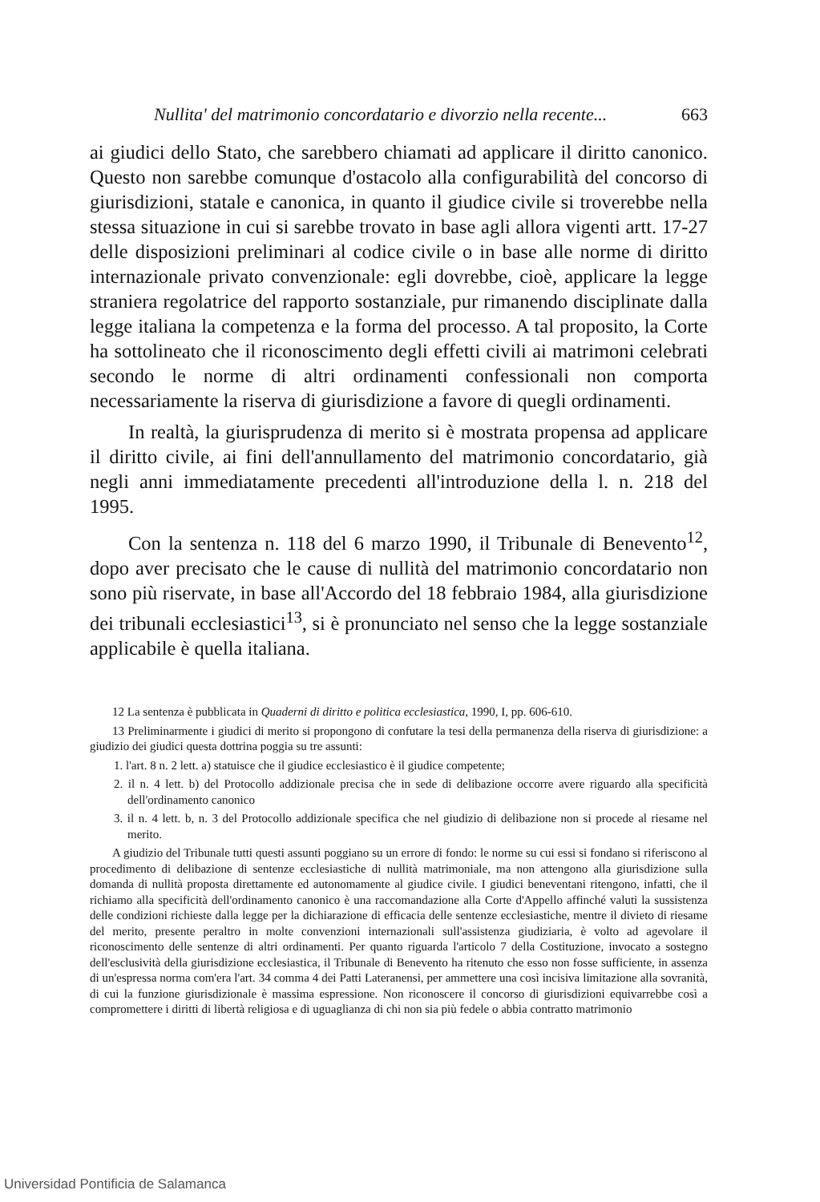Nullita' del matrimonio concordatario e divorzio nella recente... 663
ai giudici dello Stato, che sarebbero chiamati ad applicare il diritto canonico. Questo non sarebbe comunque d'ostacolo alla configurabilità del concorso di giurisdizioni, statale e canonica, in quanto il giudice civile si troverebbe nella stessa situazione in cui si sarebbe trovato in base agli allora vigenti artt. 17-27 delle disposizioni preliminari al codice civile o in base alle norme di diritto internazionale privato convenzionale: egli dovrebbe, cioè, applicare la legge straniera regolatrice del rapporto sostanziale, pur rimanendo disciplinate dalla legge italiana la competenza e la forma del processo. A tal proposito, la Corte ha sottolineato che il riconoscimento degli effetti civili ai matrimoni celebrati secondo le norme di altri ordinamenti confessionali non comporta necessariamente la riserva di giurisdizione a favore di quegli ordinamenti.
In realtà, la giurisprudenza di merito si è mostrata propensa ad applicare il diritto civile, ai fini dell'annullamento del matrimonio concordatario, già negli anni immediatamente precedenti all'introduzione della l. n. 218 del 1995.
Con la sentenza n. 118 del 6 marzo 1990, il Tribunale di Benevento<sup>12</sup>, dopo aver precisato che le cause di nullità del matrimonio concordatario non sono più riservate, in base all'Accordo del 18 febbraio 1984, alla giurisdizione dei tribunali ecclesiastici<sup>13</sup>, si è pronunciato nel senso che la legge sostanziale applicabile è quella italiana.
12 La sentenza è pubblicata in Quaderni di diritto e politica ecclesiastica, 1990, I, pp. 606-610.
13 Preliminarmente i giudici di merito si propongono di confutare la tesi della permanenza della riserva di giurisdizione: a giudizio dei giudici questa dottrina poggia su tre assunti:
1. l'art. 8 n. 2 lett. a) statuisce che il giudice ecclesiastico è il giudice competente;
2. il n. 4 lett. b) del Protocollo addizionale precisa che in sede di delibazione occorre avere riguardo alla specificità dell'ordinamento canonico
3. il n. 4 lett. b, n. 3 del Protocollo addizionale specifica che nel giudizio di delibazione non si procede al riesame nel merito.
A giudizio del Tribunale tutti questi assunti poggiano su un errore di fondo: le norme su cui essi si fondano si riferiscono al procedimento di delibazione di sentenze ecclesiastiche di nullità matrimoniale, ma non attengono alla giurisdizione sulla domanda di nullità proposta direttamente ed autonomamente al giudice civile. I giudici beneventani ritengono, infatti, che il richiamo alla specificità dell'ordinamento canonico è una raccomandazione alla Corte d'Appello affinché valuti la sussistenza delle condizioni richieste dalla legge per la dichiarazione di efficacia delle sentenze ecclesiastiche, mentre il divieto di riesame del merito, presente peraltro in molte convenzioni internazionali sull'assistenza giudiziaria, è volto ad agevolare il riconoscimento delle sentenze di altri ordinamenti. Per quanto riguarda l'articolo 7 della Costituzione, invocato a sostegno dell'esclusività della giurisdizione ecclesiastica, il Tribunale di Benevento ha ritenuto che esso non fosse sufficiente, in assenza di un'espressa norma com'era l'art. 34 comma 4 dei Patti Lateranensi, per ammettere una così incisiva limitazione alla sovranità, di cui la funzione giurisdizionale è massima espressione. Non riconoscere il concorso di giurisdizioni equivarrebbe così a compromettere i diritti di libertà religiosa e di uguaglianza di chi non sia più fedele o abbia contratto matrimonio
Universidad Pontificia de Salamanca